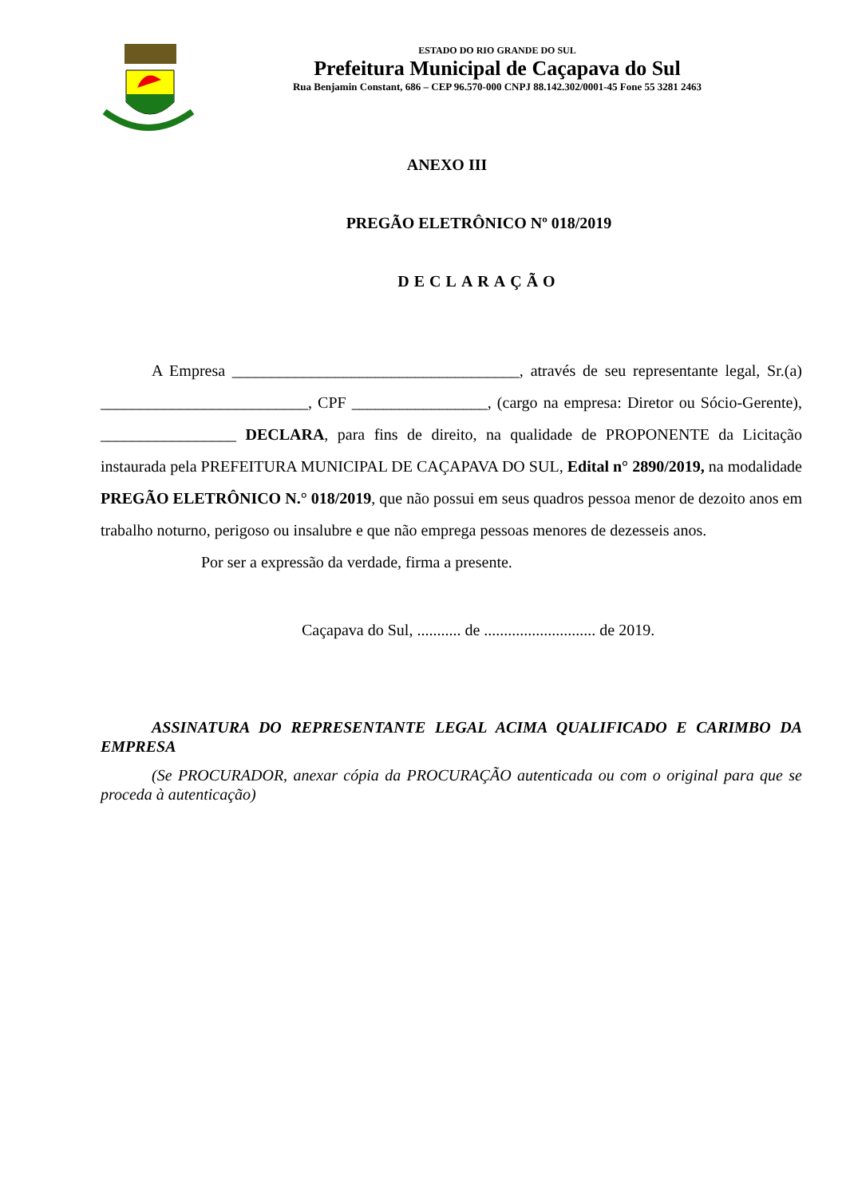ESTADO DO RIO GRANDE DO SUL
Prefeitura Municipal de Caçapava do Sul
Rua Benjamin Constant, 686 – CEP 96.570-000 CNPJ 88.142.302/0001-45 Fone 55 3281 2463
ANEXO III
PREGÃO ELETRÔNICO Nº 018/2019
DECLARAÇÃO
A Empresa ____________________________________, através de seu representante legal, Sr.(a) __________________________, CPF _________________, (cargo na empresa: Diretor ou Sócio-Gerente), _________________ DECLARA, para fins de direito, na qualidade de PROPONENTE da Licitação instaurada pela PREFEITURA MUNICIPAL DE CAÇAPAVA DO SUL, Edital n° 2890/2019, na modalidade PREGÃO ELETRÔNICO N.° 018/2019, que não possui em seus quadros pessoa menor de dezoito anos em trabalho noturno, perigoso ou insalubre e que não emprega pessoas menores de dezesseis anos.
Por ser a expressão da verdade, firma a presente.
Caçapava do Sul, ........... de ............................ de 2019.
ASSINATURA DO REPRESENTANTE LEGAL ACIMA QUALIFICADO E CARIMBO DA EMPRESA
(Se PROCURADOR, anexar cópia da PROCURAÇÃO autenticada ou com o original para que se proceda à autenticação)